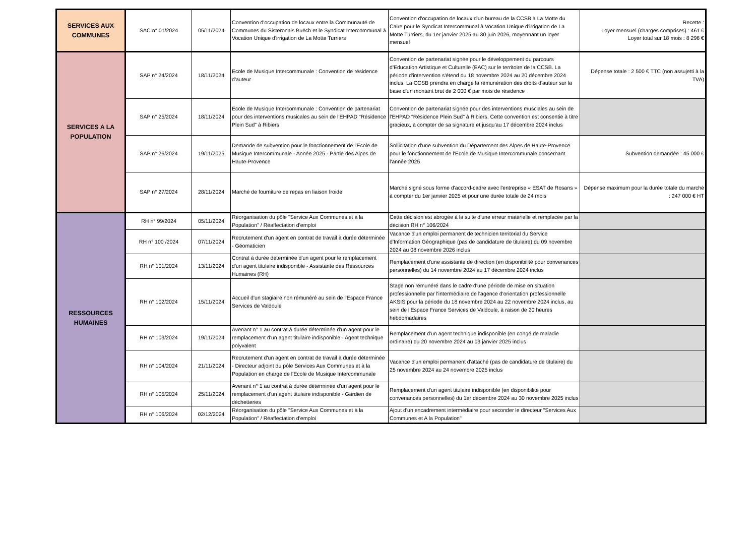| SERVICES AUX COMMUNES | SAC n° 01/2024 | 05/11/2024 | Convention d'occupation de locaux entre la Communauté de Communes du Sisteronais Buëch et le Syndicat Intercommunal à Vocation Unique d'irrigation de La Motte Turriers | Convention d'occupation de locaux d'un bureau de la CCSB à La Motte du Caire pour le Syndicat Intercommunal à Vocation Unique d'irrigation de La Motte Turriers, du 1er janvier 2025 au 30 juin 2026, moyennant un loyer mensuel | Recette : Loyer mensuel (charges comprises) : 461 € Loyer total sur 18 mois : 8 298 € |
| SERVICES A LA POPULATION | SAP n° 24/2024 | 18/11/2024 | Ecole de Musique Intercommunale : Convention de résidence d'auteur | Convention de partenariat signée pour le développement du parcours d'Education Artistique et Culturelle (EAC) sur le territoire de la CCSB. La période d'intervention s'étend du 18 novembre 2024 au 20 décembre 2024 inclus. La CCSB prendra en charge la rémunération des droits d'auteur sur la base d'un montant brut de 2 000 € par mois de résidence | Dépense totale : 2 500 € TTC (non assujetti à la TVA) |
| | SAP n° 25/2024 | 18/11/2024 | Ecole de Musique Intercommunale : Convention de partenariat pour des interventions musicales au sein de l'EHPAD "Résidence Plein Sud" à Ribiers | Convention de partenariat signée pour des interventions musciales au sein de l'EHPAD "Résidence Plein Sud" à Ribiers. Cette convention est consentie à titre gracieux, à compter de sa signature et jusqu'au 17 décembre 2024 inclus | |
| | SAP n° 26/2024 | 19/11/2025 | Demande de subvention pour le fonctionnement de l'Ecole de Musique Intercommunale - Année 2025 - Partie des Alpes de Haute-Provence | Sollicitation d'une subvention du Département des Alpes de Haute-Provence pour le fonctionnement de l'Ecole de Musique Intercommunale concernant l'année 2025 | Subvention demandée : 45 000 € |
| | SAP n° 27/2024 | 28/11/2024 | Marché de fourniture de repas en liaison froide | Marché signé sous forme d'accord-cadre avec l'entreprise « ESAT de Rosans » à compter du 1er janvier 2025 et pour une durée totale de 24 mois | Dépense maximum pour la durée totale du marché : 247 000 € HT |
| RESSOURCES HUMAINES | RH n° 99/2024 | 05/11/2024 | Réorganisation du pôle "Service Aux Communes et à la Population" / Réaffectation d'emploi | Cette décision est abrogée à la suite d'une erreur matérielle et remplacée par la décision RH n° 106/2024 | |
| | RH n° 100 /2024 | 07/11/2024 | Recrutement d'un agent en contrat de travail à durée déterminée - Géomaticien | Vacance d'un emploi permanent de technicien territorial du Service d'Information Géographique (pas de candidature de titulaire) du 09 novembre 2024 au 08 novembre 2026 inclus | |
| | RH n° 101/2024 | 13/11/2024 | Contrat à durée déterminée d'un agent pour le remplacement d'un agent titulaire indisponible - Assistante des Ressources Humaines (RH) | Remplacement d'une assistante de direction (en disponibilité pour convenances personnelles) du 14 novembre 2024 au 17 décembre 2024 inclus | |
| | RH n° 102/2024 | 15/11/2024 | Accueil d'un stagiaire non rémunéré au sein de l'Espace France Services de Valdoule | Stage non rémunéré dans le cadre d'une période de mise en situation professionnelle par l'intermédiaire de l'agence d'orientation professionnelle AKSIS pour la période du 18 novembre 2024 au 22 novembre 2024 inclus, au sein de l'Espace France Services de Valdoule, à raison de 20 heures hebdomadaires | |
| | RH n° 103/2024 | 19/11/2024 | Avenant n° 1 au contrat à durée déterminée d'un agent pour le remplacement d'un agent titulaire indisponible - Agent technique polyvalent | Remplacement d'un agent technique indisponible (en congé de maladie ordinaire) du 20 novembre 2024 au 03 janvier 2025 inclus | |
| | RH n° 104/2024 | 21/11/2024 | Recrutement d'un agent en contrat de travail à durée déterminée - Directeur adjoint du pôle Services Aux Communes et à la Population en charge de l'Ecole de Musique Intercommunale | Vacance d'un emploi permanent d'attaché (pas de candidature de titulaire) du 25 novembre 2024 au 24 novembre 2025 inclus | |
| | RH n° 105/2024 | 25/11/2024 | Avenant n° 1 au contrat à durée déterminée d'un agent pour le remplacement d'un agent titulaire indisponible - Gardien de déchetteries | Remplacement d'un agent titulaire indisponible (en disponibilité pour convenances personnelles) du 1er décembre 2024 au 30 novembre 2025 inclus | |
| | RH n° 106/2024 | 02/12/2024 | Réorganisation du pôle "Service Aux Communes et à la Population" / Réaffectation d'emploi | Ajout d'un encadrement intermédiaire pour seconder le directeur "Services Aux Communes et A la Population" | |